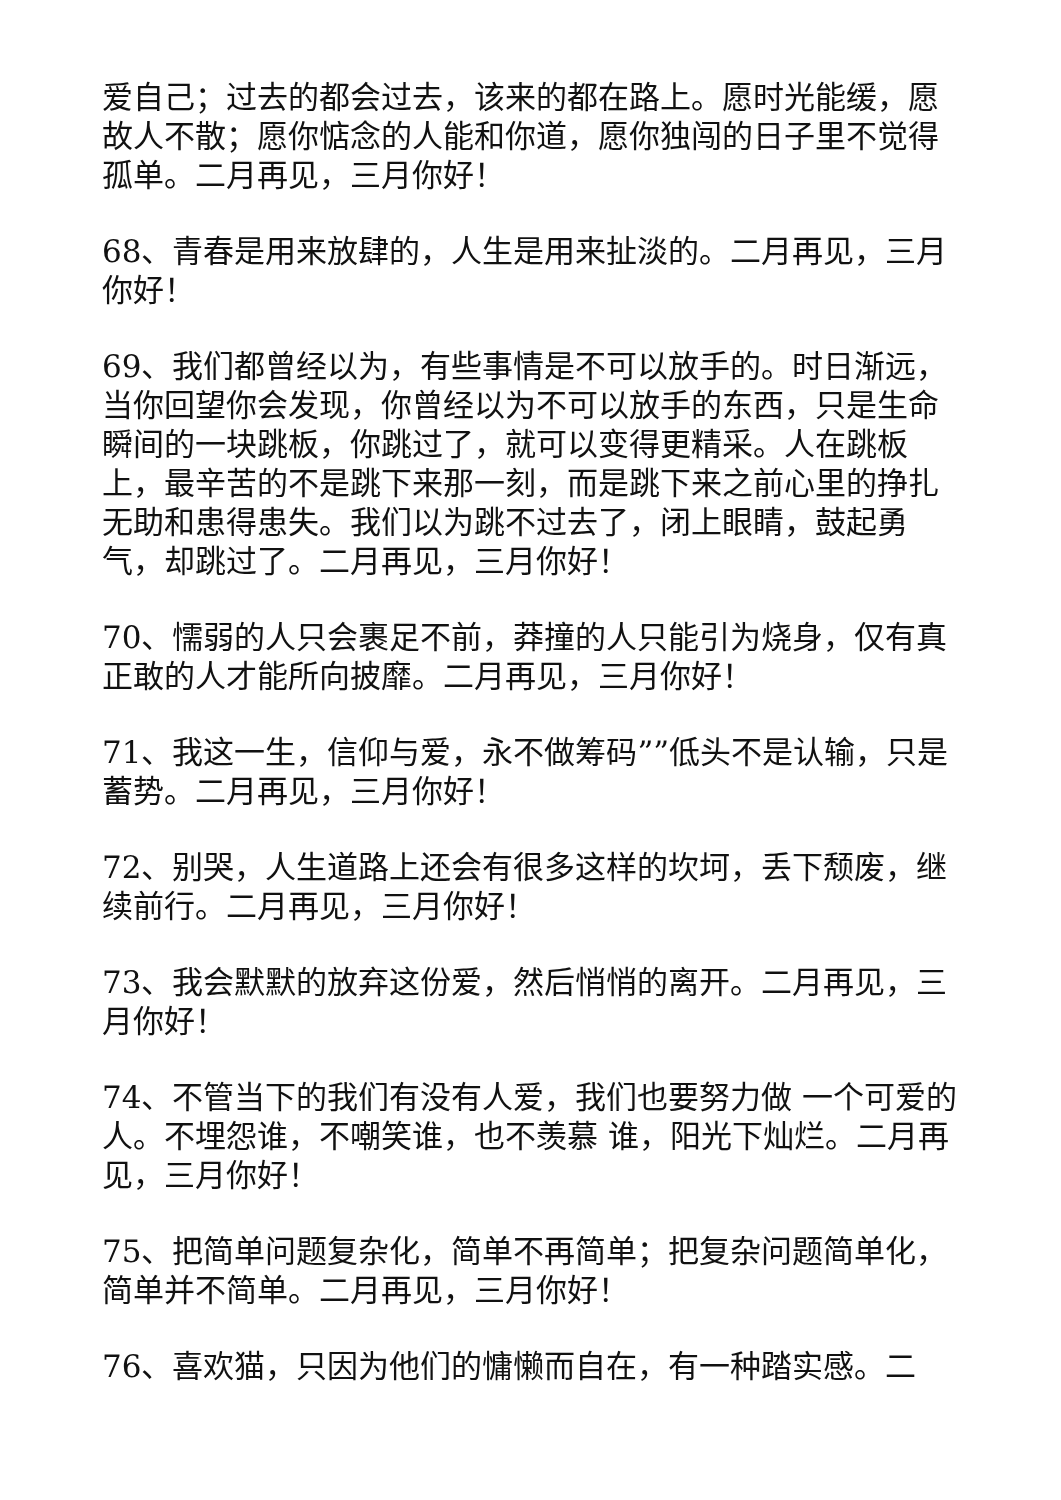爱自己；过去的都会过去，该来的都在路上。愿时光能缓，愿故人不散；愿你惦念的人能和你道，愿你独闯的日子里不觉得孤单。二月再见，三月你好！
68、青春是用来放肆的，人生是用来扯淡的。二月再见，三月你好！
69、我们都曾经以为，有些事情是不可以放手的。时日渐远，当你回望你会发现，你曾经以为不可以放手的东西，只是生命瞬间的一块跳板，你跳过了，就可以变得更精采。人在跳板上，最辛苦的不是跳下来那一刻，而是跳下来之前心里的挣扎无助和患得患失。我们以为跳不过去了，闭上眼睛，鼓起勇气，却跳过了。二月再见，三月你好！
70、懦弱的人只会裹足不前，莽撞的人只能引为烧身，仅有真正敢的人才能所向披靡。二月再见，三月你好！
71、我这一生，信仰与爱，永不做筹码””低头不是认输，只是蓄势。二月再见，三月你好！
72、别哭，人生道路上还会有很多这样的坎坷，丢下颓废，继续前行。二月再见，三月你好！
73、我会默默的放弃这份爱，然后悄悄的离开。二月再见，三月你好！
74、不管当下的我们有没有人爱，我们也要努力做 一个可爱的人。不埋怨谁，不嘲笑谁，也不羡慕 谁，阳光下灿烂。二月再见，三月你好！
75、把简单问题复杂化，简单不再简单；把复杂问题简单化，简单并不简单。二月再见，三月你好！
76、喜欢猫，只因为他们的慵懒而自在，有一种踏实感。二